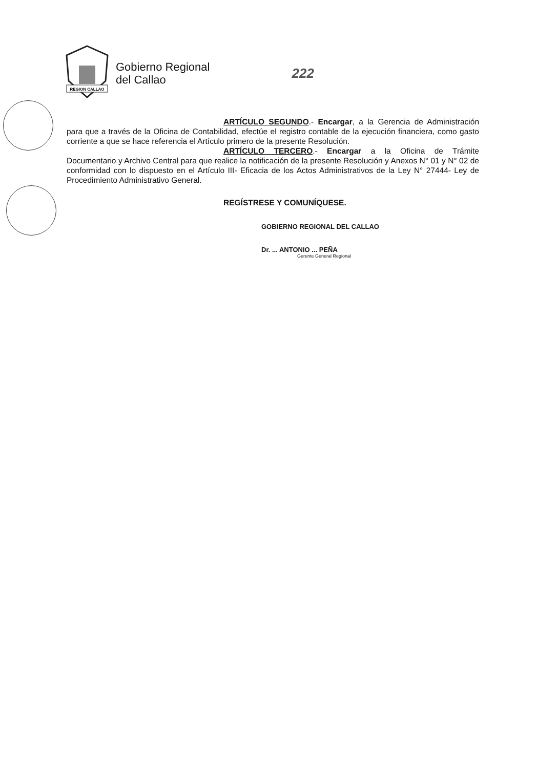REGION CALLAO
Gobierno Regional
del Callao
222
ARTÍCULO SEGUNDO.- Encargar, a la Gerencia de Administración para que a través de la Oficina de Contabilidad, efectúe el registro contable de la ejecución financiera, como gasto corriente a que se hace referencia el Artículo primero de la presente Resolución.
ARTÍCULO TERCERO.- Encargar a la Oficina de Trámite Documentario y Archivo Central para que realice la notificación de la presente Resolución y Anexos N° 01 y N° 02 de conformidad con lo dispuesto en el Artículo III- Eficacia de los Actos Administrativos de la Ley N° 27444- Ley de Procedimiento Administrativo General.
REGÍSTRESE Y COMUNÍQUESE.
GOBIERNO REGIONAL DEL CALLAO
Dr. ... ANTONIO ... PEÑA
Gerente General Regional